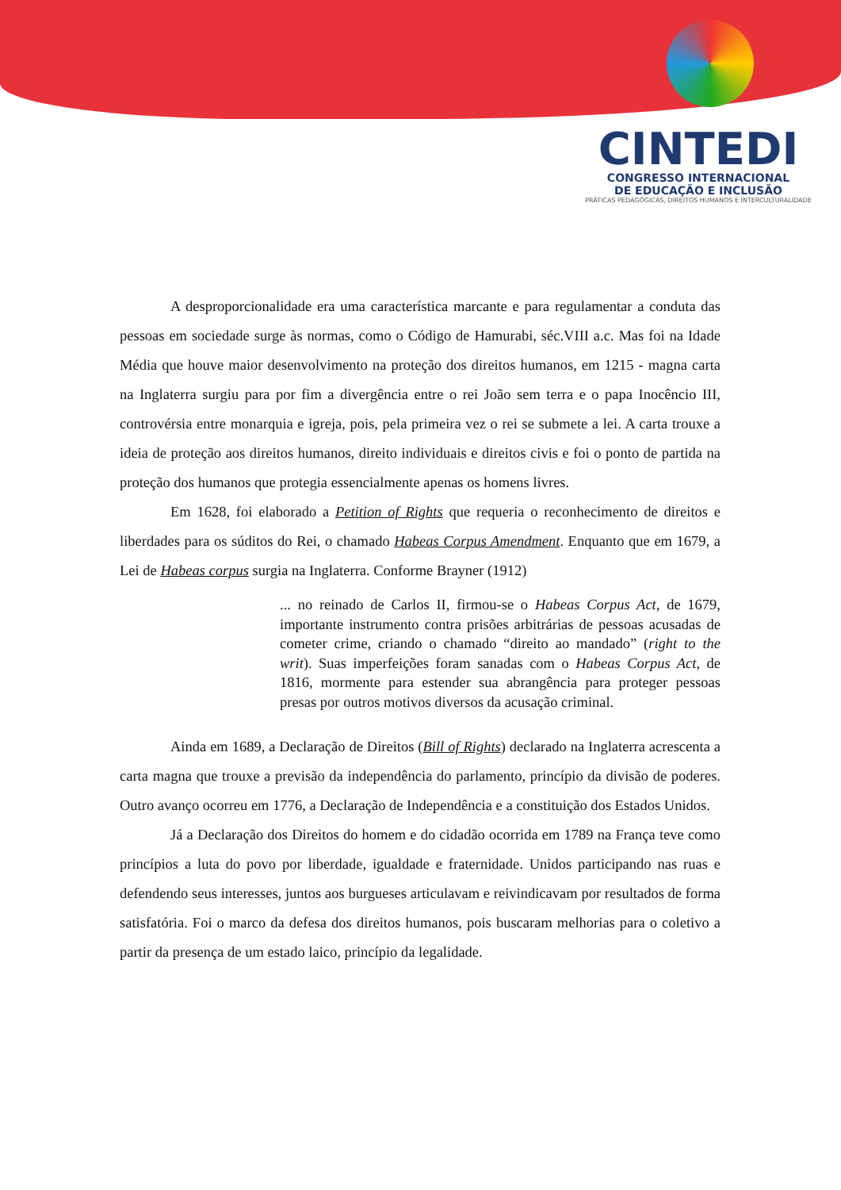CINTEDI
CONGRESSO INTERNACIONAL
DE EDUCAÇÃO E INCLUSÃO
PRÁTICAS PEDAGÓGICAS, DIREITOS HUMANOS E INTERCULTURALIDADE
A desproporcionalidade era uma característica marcante e para regulamentar a conduta das pessoas em sociedade surge às normas, como o Código de Hamurabi, séc.VIII a.c. Mas foi na Idade Média que houve maior desenvolvimento na proteção dos direitos humanos, em 1215 - magna carta na Inglaterra surgiu para por fim a divergência entre o rei João sem terra e o papa Inocêncio III, controvérsia entre monarquia e igreja, pois, pela primeira vez o rei se submete a lei. A carta trouxe a ideia de proteção aos direitos humanos, direito individuais e direitos civis e foi o ponto de partida na proteção dos humanos que protegia essencialmente apenas os homens livres.
Em 1628, foi elaborado a Petition of Rights que requeria o reconhecimento de direitos e liberdades para os súditos do Rei, o chamado Habeas Corpus Amendment. Enquanto que em 1679, a Lei de Habeas corpus surgia na Inglaterra. Conforme Brayner (1912)
... no reinado de Carlos II, firmou-se o Habeas Corpus Act, de 1679, importante instrumento contra prisões arbitrárias de pessoas acusadas de cometer crime, criando o chamado “direito ao mandado” (right to the writ). Suas imperfeições foram sanadas com o Habeas Corpus Act, de 1816, mormente para estender sua abrangência para proteger pessoas presas por outros motivos diversos da acusação criminal.
Ainda em 1689, a Declaração de Direitos (Bill of Rights) declarado na Inglaterra acrescenta a carta magna que trouxe a previsão da independência do parlamento, princípio da divisão de poderes. Outro avanço ocorreu em 1776, a Declaração de Independência e a constituição dos Estados Unidos.
Já a Declaração dos Direitos do homem e do cidadão ocorrida em 1789 na França teve como princípios a luta do povo por liberdade, igualdade e fraternidade. Unidos participando nas ruas e defendendo seus interesses, juntos aos burgueses articulavam e reivindicavam por resultados de forma satisfatória. Foi o marco da defesa dos direitos humanos, pois buscaram melhorias para o coletivo a partir da presença de um estado laico, princípio da legalidade.